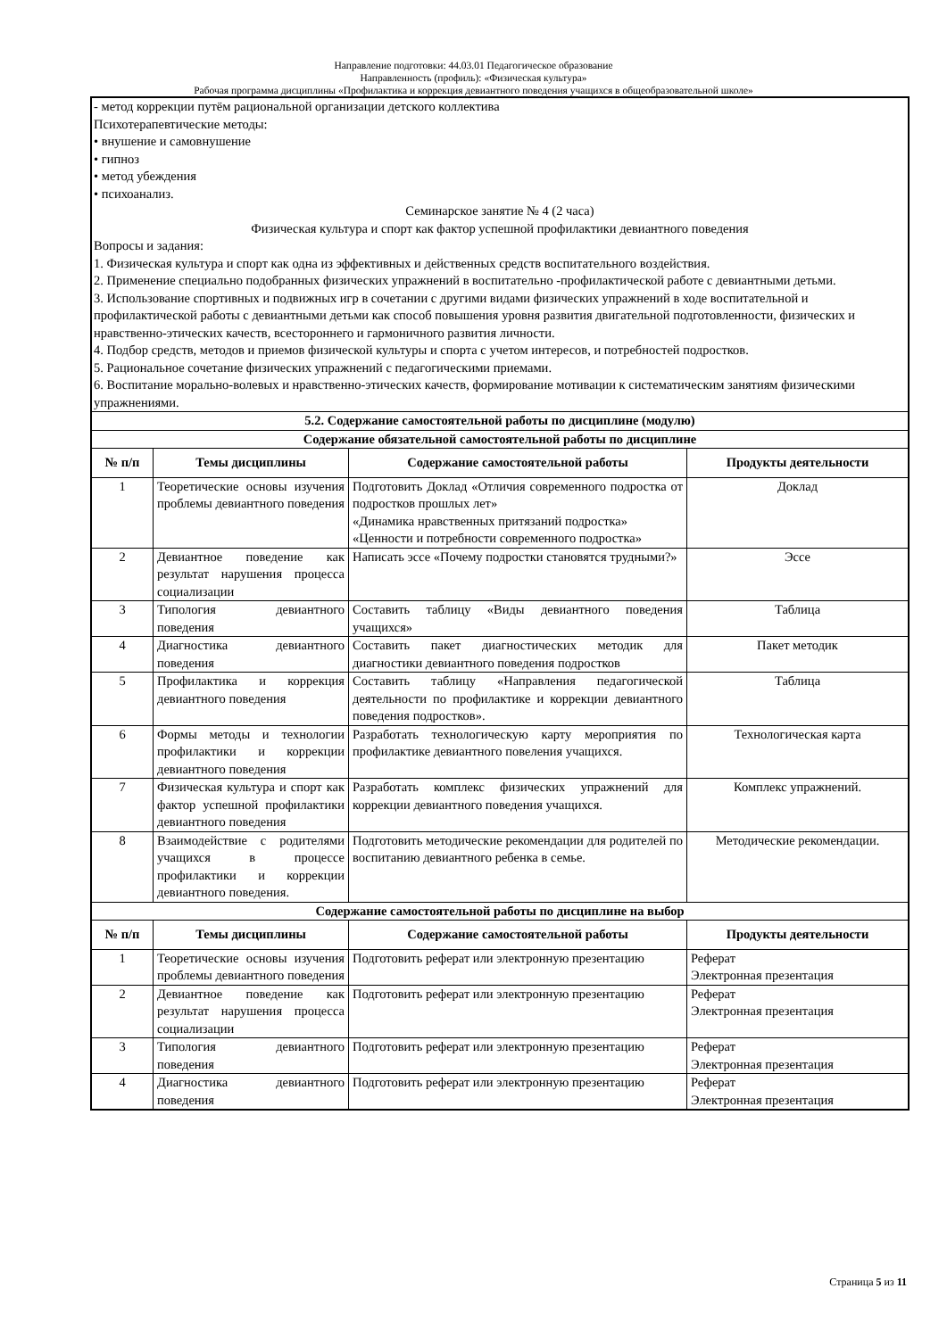Направление подготовки: 44.03.01 Педагогическое образование
Направленность (профиль): «Физическая культура»
Рабочая программа дисциплины «Профилактика и коррекция девиантного поведения учащихся в общеобразовательной школе»
| - метод коррекции путём рациональной организации детского коллектива Психотерапевтические методы: • внушение и самовнушение • гипноз • метод убеждения • психоанализ. Семинарское занятие № 4 (2 часа) Физическая культура и спорт как фактор успешной профилактики девиантного поведения Вопросы и задания: 1. Физическая культура и спорт как одна из эффективных и действенных средств воспитательного воздействия. 2. Применение специально подобранных физических упражнений в воспитательно -профилактической работе с девиантными детьми. 3. Использование спортивных и подвижных игр в сочетании с другими видами физических упражнений в ходе воспитательной и профилактической работы с девиантными детьми как способ повышения уровня развития двигательной подготовленности, физических и нравственно-этических качеств, всестороннего и гармоничного развития личности. 4. Подбор средств, методов и приемов физической культуры и спорта с учетом интересов, и потребностей подростков. 5. Рациональное сочетание физических упражнений с педагогическими приемами. 6. Воспитание морально-волевых и нравственно-этических качеств, формирование мотивации к систематическим занятиям физическими упражнениями. | | | |
| 5.2. Содержание самостоятельной работы по дисциплине (модулю) | | | |
| Содержание обязательной самостоятельной работы по дисциплине | | | |
| № п/п | Темы дисциплины | Содержание самостоятельной работы | Продукты деятельности |
| 1 | Теоретические основы изучения проблемы девиантного поведения | Подготовить Доклад «Отличия современного подростка от подростков прошлых лет» «Динамика нравственных притязаний подростка» «Ценности и потребности современного подростка» | Доклад |
| 2 | Девиантное поведение как результат нарушения процесса социализации | Написать эссе «Почему подростки становятся трудными?» | Эссе |
| 3 | Типология девиантного поведения | Составить таблицу «Виды девиантного поведения учащихся» | Таблица |
| 4 | Диагностика девиантного поведения | Составить пакет диагностических методик для диагностики девиантного поведения подростков | Пакет методик |
| 5 | Профилактика и коррекция девиантного поведения | Составить таблицу «Направления педагогической деятельности по профилактике и коррекции девиантного поведения подростков». | Таблица |
| 6 | Формы методы и технологии профилактики и коррекции девиантного поведения | Разработать технологическую карту мероприятия по профилактике девиантного повеления учащихся. | Технологическая карта |
| 7 | Физическая культура и спорт как фактор успешной профилактики девиантного поведения | Разработать комплекс физических упражнений для коррекции девиантного поведения учащихся. | Комплекс упражнений. |
| 8 | Взаимодействие с родителями учащихся в процессе профилактики и коррекции девиантного поведения. | Подготовить методические рекомендации для родителей по воспитанию девиантного ребенка в семье. | Методические рекомендации. |
| Содержание самостоятельной работы по дисциплине на выбор | | | |
| № п/п | Темы дисциплины | Содержание самостоятельной работы | Продукты деятельности |
| 1 | Теоретические основы изучения проблемы девиантного поведения | Подготовить реферат или электронную презентацию | Реферат Электронная презентация |
| 2 | Девиантное поведение как результат нарушения процесса социализации | Подготовить реферат или электронную презентацию | Реферат Электронная презентация |
| 3 | Типология девиантного поведения | Подготовить реферат или электронную презентацию | Реферат Электронная презентация |
| 4 | Диагностика девиантного поведения | Подготовить реферат или электронную презентацию | Реферат Электронная презентация |
Страница 5 из 11